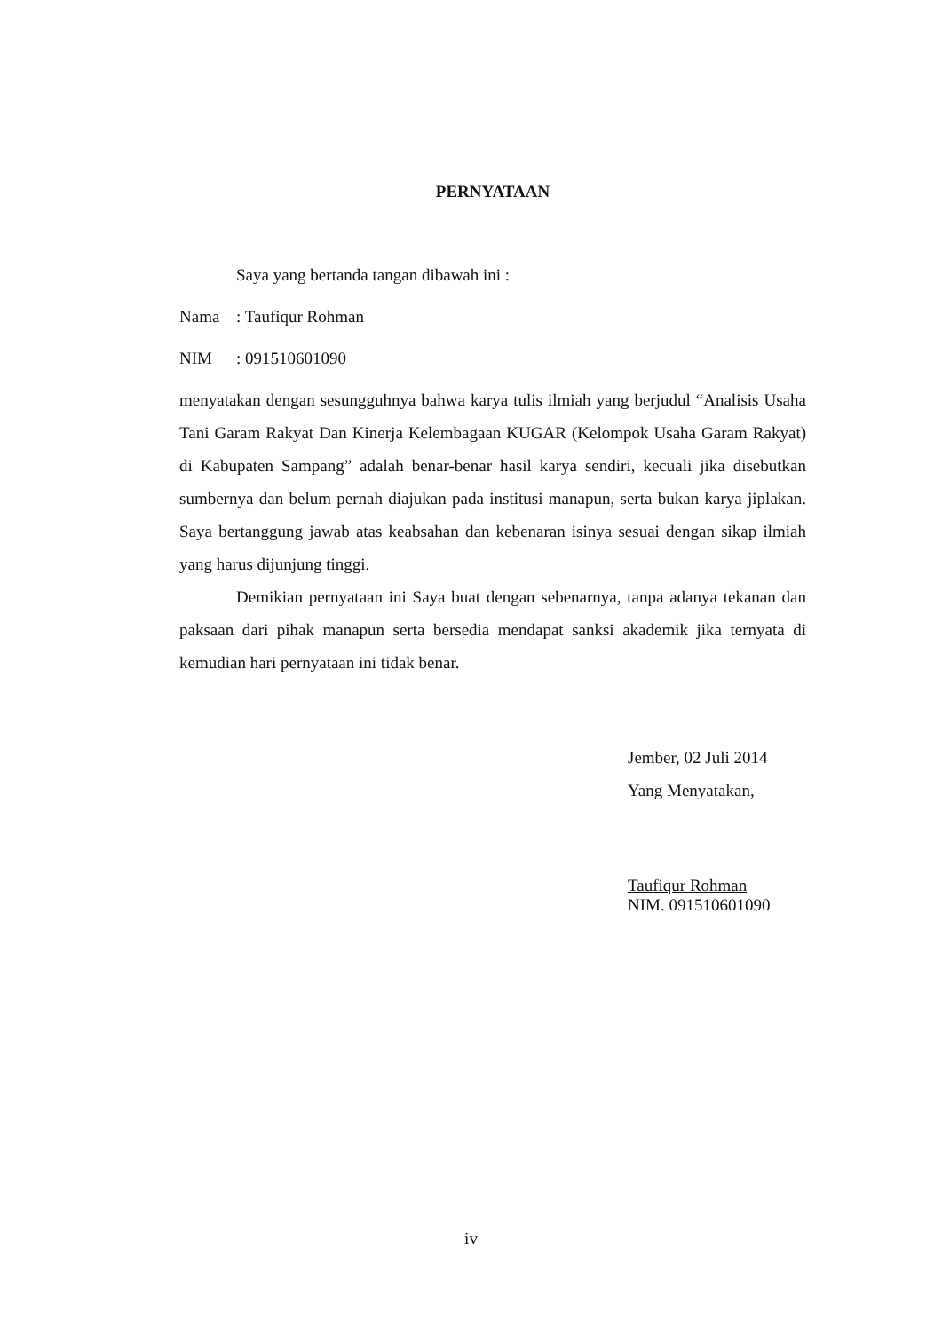PERNYATAAN
Saya yang bertanda tangan dibawah ini :
Nama : Taufiqur Rohman
NIM : 091510601090
menyatakan dengan sesungguhnya bahwa karya tulis ilmiah yang berjudul “Analisis Usaha Tani Garam Rakyat Dan Kinerja Kelembagaan KUGAR (Kelompok Usaha Garam Rakyat) di Kabupaten Sampang” adalah benar-benar hasil karya sendiri, kecuali jika disebutkan sumbernya dan belum pernah diajukan pada institusi manapun, serta bukan karya jiplakan. Saya bertanggung jawab atas keabsahan dan kebenaran isinya sesuai dengan sikap ilmiah yang harus dijunjung tinggi.
Demikian pernyataan ini Saya buat dengan sebenarnya, tanpa adanya tekanan dan paksaan dari pihak manapun serta bersedia mendapat sanksi akademik jika ternyata di kemudian hari pernyataan ini tidak benar.
Jember, 02 Juli 2014
Yang Menyatakan,
Taufiqur Rohman
NIM. 091510601090
iv